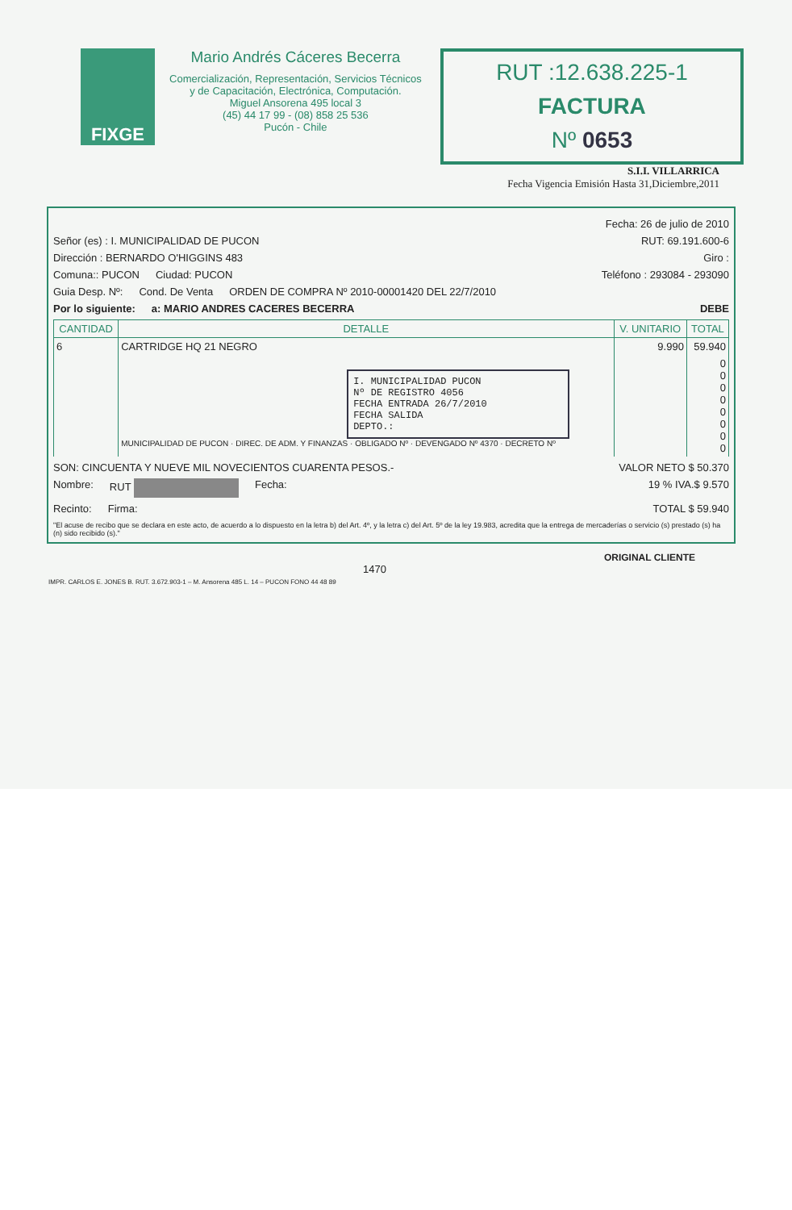FIXGE
Mario Andrés Cáceres Becerra
Comercialización, Representación, Servicios Técnicos y de Capacitación, Electrónica, Computación.
Miguel Ansorena 495 local 3
(45) 44 17 99 - (08) 858 25 536
Pucón - Chile
RUT :12.638.225-1
FACTURA
Nº 0653
S.I.I. VILLARRICA
Fecha Vigencia Emisión Hasta 31,Diciembre,2011
Fecha: 26 de julio de 2010
Señor (es) : I. MUNICIPALIDAD DE PUCON RUT: 69.191.600-6
Dirección : BERNARDO O'HIGGINS 483 Giro :
Comuna:: PUCON Ciudad: PUCON Teléfono : 293084 - 293090
Guia Desp. Nº: Cond. De Venta ORDEN DE COMPRA Nº 2010-00001420 DEL 22/7/2010
Por lo siguiente: a: MARIO ANDRES CACERES BECERRA DEBE
| CANTIDAD | DETALLE | V. UNITARIO | TOTAL |
| --- | --- | --- | --- |
| 6 | CARTRIDGE HQ 21 NEGRO | 9.990 | 59.940 |
| | I. MUNICIPALIDAD PUCON Nº DE REGISTRO 4056 FECHA ENTRADA 26/7/2010 FECHA SALIDA DEPTO.: MUNICIPALIDAD DE PUCON · DIREC. DE ADM. Y FINANZAS · OBLIGADO Nº · DEVENGADO Nº 4370 · DECRETO Nº | | 0 0 0 0 0 0 0 0 |
SON: CINCUENTA Y NUEVE MIL NOVECIENTOS CUARENTA PESOS.- VALOR NETO $ 50.370
Nombre: RUT Fecha: 19 % IVA.$ 9.570
Recinto: Firma: TOTAL $ 59.940
"El acuse de recibo que se declara en este acto, de acuerdo a lo dispuesto en la letra b) del Art. 4º, y la letra c) del Art. 5º de la ley 19.983, acredita que la entrega de mercaderías o servicio (s) prestado (s) ha (n) sido recibido (s)."
ORIGINAL CLIENTE
1470
IMPR. CARLOS E. JONES B. RUT. 3.672.903-1 – M. Ansorena 485 L. 14 – PUCON FONO 44 48 89